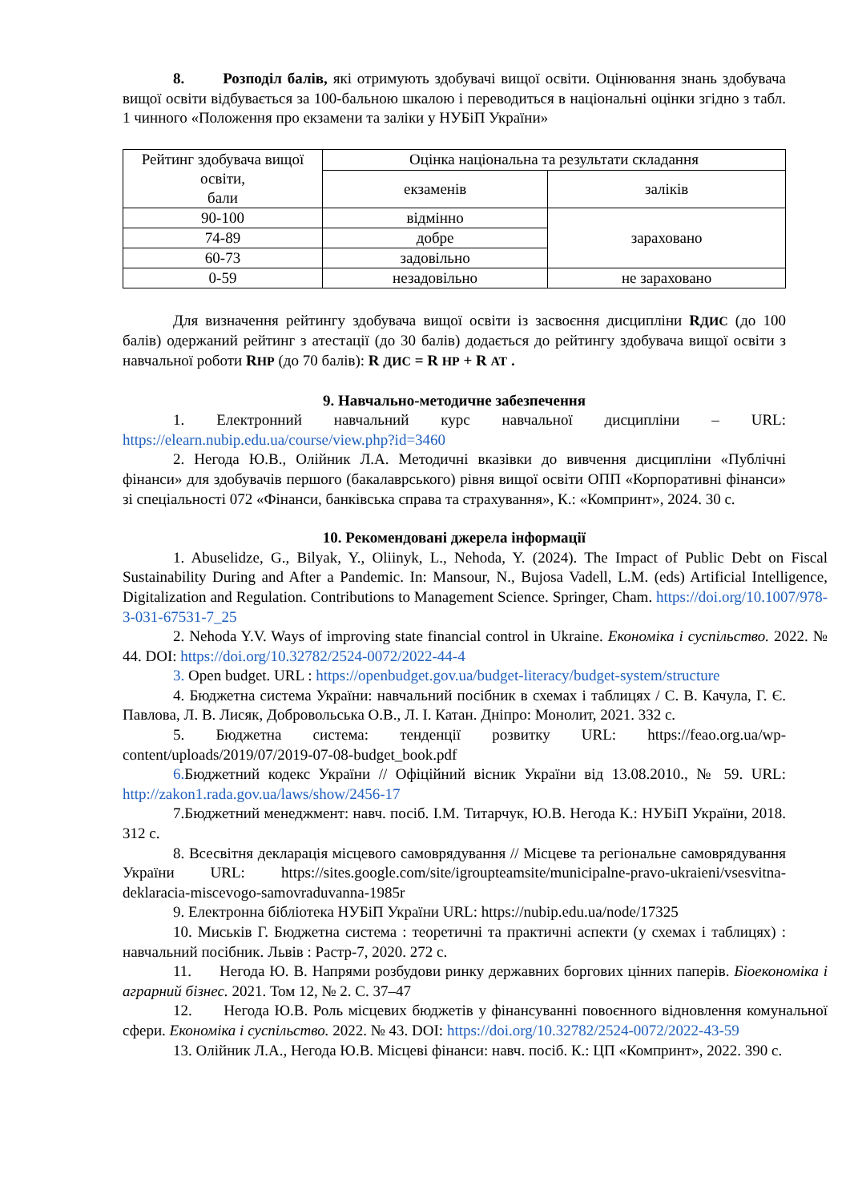8. Розподіл балів, які отримують здобувачі вищої освіти. Оцінювання знань здобувача вищої освіти відбувається за 100-бальною шкалою і переводиться в національні оцінки згідно з табл. 1 чинного «Положення про екзамени та заліки у НУБіП України»
| Рейтинг здобувача вищої освіти, бали | Оцінка національна та результати складання | |
| | екзаменів | заліків |
| 90-100 | відмінно | зараховано |
| 74-89 | добре | |
| 60-73 | задовільно | |
| 0-59 | незадовільно | не зараховано |
Для визначення рейтингу здобувача вищої освіти із засвоєння дисципліни RДИС (до 100 балів) одержаний рейтинг з атестації (до 30 балів) додається до рейтингу здобувача вищої освіти з навчальної роботи RНР (до 70 балів): R ДИС = R НР + R АТ .
9. Навчально-методичне забезпечення
1. Електронний навчальний курс навчальної дисципліни – URL: https://elearn.nubip.edu.ua/course/view.php?id=3460
2. Негода Ю.В., Олійник Л.А. Методичні вказівки до вивчення дисципліни «Публічні фінанси» для здобувачів першого (бакалаврського) рівня вищої освіти ОПП «Корпоративні фінанси» зі спеціальності 072 «Фінанси, банківська справа та страхування», К.: «Компринт», 2024. 30 с.
10. Рекомендовані джерела інформації
1. Abuselidze, G., Bilyak, Y., Oliinyk, L., Nehoda, Y. (2024). The Impact of Public Debt on Fiscal Sustainability During and After a Pandemic. In: Mansour, N., Bujosa Vadell, L.M. (eds) Artificial Intelligence, Digitalization and Regulation. Contributions to Management Science. Springer, Cham. https://doi.org/10.1007/978-3-031-67531-7_25
2. Nehoda Y.V. Ways of improving state financial control in Ukraine. Економіка і суспільство. 2022. № 44. DOI: https://doi.org/10.32782/2524-0072/2022-44-4
3. Open budget. URL : https://openbudget.gov.ua/budget-literacy/budget-system/structure
4. Бюджетна система України: навчальний посібник в схемах і таблицях / С. В. Качула, Г. Є. Павлова, Л. В. Лисяк, Добровольська О.В., Л. І. Катан. Дніпро: Монолит, 2021. 332 с.
5. Бюджетна система: тенденції розвитку URL: https://feao.org.ua/wp-content/uploads/2019/07/2019-07-08-budget_book.pdf
6. Бюджетний кодекс України // Офіційний вісник України від 13.08.2010., № 59. URL: http://zakon1.rada.gov.ua/laws/show/2456-17
7.Бюджетний менеджмент: навч. посіб. І.М. Титарчук, Ю.В. Негода К.: НУБіП України, 2018. 312 с.
8. Всесвітня декларація місцевого самоврядування // Місцеве та регіональне самоврядування України URL: https://sites.google.com/site/igroupteamsite/municipalne-pravo-ukraieni/vsesvitna-deklaracia-miscevogo-samovraduvanna-1985r
9. Електронна бібліотека НУБіП України URL: https://nubip.edu.ua/node/17325
10. Миськів Г. Бюджетна система : теоретичні та практичні аспекти (у схемах і таблицях) : навчальний посібник. Львів : Растр-7, 2020. 272 с.
11. Негода Ю. В. Напрями розбудови ринку державних боргових цінних паперів. Біоекономіка і аграрний бізнес. 2021. Том 12, № 2. С. 37–47
12. Негода Ю.В. Роль місцевих бюджетів у фінансуванні повоєнного відновлення комунальної сфери. Економіка і суспільство. 2022. № 43. DOI: https://doi.org/10.32782/2524-0072/2022-43-59
13. Олійник Л.А., Негода Ю.В. Місцеві фінанси: навч. посіб. К.: ЦП «Компринт», 2022. 390 с.